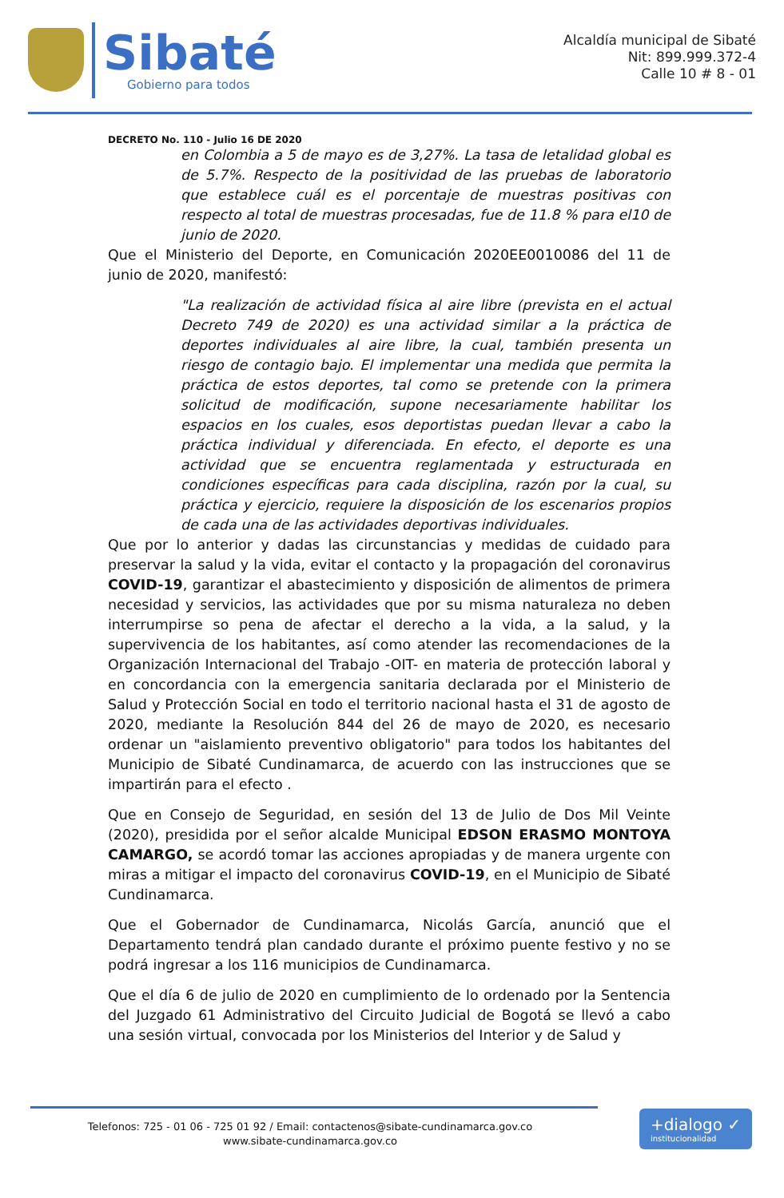Sibaté
Gobierno para todos
Alcaldía municipal de Sibaté
Nit: 899.999.372-4
Calle 10 # 8 - 01
DECRETO No. 110 - Julio 16 DE 2020
en Colombia a 5 de mayo es de 3,27%. La tasa de letalidad global es de 5.7%. Respecto de la positividad de las pruebas de laboratorio que establece cuál es el porcentaje de muestras positivas con respecto al total de muestras procesadas, fue de 11.8 % para el10 de junio de 2020.
Que el Ministerio del Deporte, en Comunicación 2020EE0010086 del 11 de junio de 2020, manifestó:
"La realización de actividad física al aire libre (prevista en el actual Decreto 749 de 2020) es una actividad similar a la práctica de deportes individuales al aire libre, la cual, también presenta un riesgo de contagio bajo. El implementar una medida que permita la práctica de estos deportes, tal como se pretende con la primera solicitud de modificación, supone necesariamente habilitar los espacios en los cuales, esos deportistas puedan llevar a cabo la práctica individual y diferenciada. En efecto, el deporte es una actividad que se encuentra reglamentada y estructurada en condiciones específicas para cada disciplina, razón por la cual, su práctica y ejercicio, requiere la disposición de los escenarios propios de cada una de las actividades deportivas individuales.
Que por lo anterior y dadas las circunstancias y medidas de cuidado para preservar la salud y la vida, evitar el contacto y la propagación del coronavirus COVID-19, garantizar el abastecimiento y disposición de alimentos de primera necesidad y servicios, las actividades que por su misma naturaleza no deben interrumpirse so pena de afectar el derecho a la vida, a la salud, y la supervivencia de los habitantes, así como atender las recomendaciones de la Organización Internacional del Trabajo -OIT- en materia de protección laboral y en concordancia con la emergencia sanitaria declarada por el Ministerio de Salud y Protección Social en todo el territorio nacional hasta el 31 de agosto de 2020, mediante la Resolución 844 del 26 de mayo de 2020, es necesario ordenar un "aislamiento preventivo obligatorio" para todos los habitantes del Municipio de Sibaté Cundinamarca, de acuerdo con las instrucciones que se impartirán para el efecto .
Que en Consejo de Seguridad, en sesión del 13 de Julio de Dos Mil Veinte (2020), presidida por el señor alcalde Municipal EDSON ERASMO MONTOYA CAMARGO, se acordó tomar las acciones apropiadas y de manera urgente con miras a mitigar el impacto del coronavirus COVID-19, en el Municipio de Sibaté Cundinamarca.
Que el Gobernador de Cundinamarca, Nicolás García, anunció que el Departamento tendrá plan candado durante el próximo puente festivo y no se podrá ingresar a los 116 municipios de Cundinamarca.
Que el día 6 de julio de 2020 en cumplimiento de lo ordenado por la Sentencia del Juzgado 61 Administrativo del Circuito Judicial de Bogotá se llevó a cabo una sesión virtual, convocada por los Ministerios del Interior y de Salud y
Telefonos: 725 - 01 06 - 725 01 92 / Email: contactenos@sibate-cundinamarca.gov.co
www.sibate-cundinamarca.gov.co
+dialogo ✓
institucionalidad